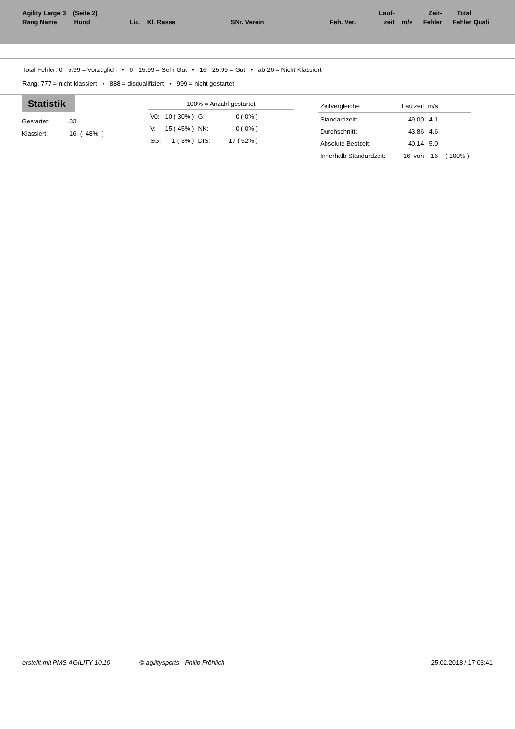| Agility Large 3 (Seite 2) | | | | | | | | Lauf- | | Zeit- | Total | |
| Rang Name | Hund | Liz. | Kl. Rasse | | SNr. Verein | Feh. Ver. | | zeit | m/s | Fehler | Fehler | Quali |
Total Fehler: 0 - 5.99 = Vorzüglich • 6 - 15.99 = Sehr Gut • 16 - 25.99 = Gut • ab 26 = Nicht Klassiert
Rang: 777 = nicht klassiert • 888 = disqualifiziert • 999 = nicht gestartet
Statistik
| Gestartet: | 33 |
| Klassiert: | 16 ( 48% ) |
100% = Anzahl gestartet
| V0: | 10 ( 30% ) | G: | 0 ( 0% ) |
| V: | 15 ( 45% ) | NK: | 0 ( 0% ) |
| SG: | 1 ( 3% ) | DIS: | 17 ( 52% ) |
| Zeitvergleiche | Laufzeit | m/s | |
| Standardzeit: | 49.00 | 4.1 | |
| Durchschnitt: | 43.86 | 4.6 | |
| Absolute Bestzeit: | 40.14 | 5.0 | |
| Innerhalb Standardzeit: | 16 von | 16 | ( 100% ) |
erstellt mit PMS-AGILITY 10.10 © agilitysports - Philip Fröhlich 25.02.2018 / 17:03:41